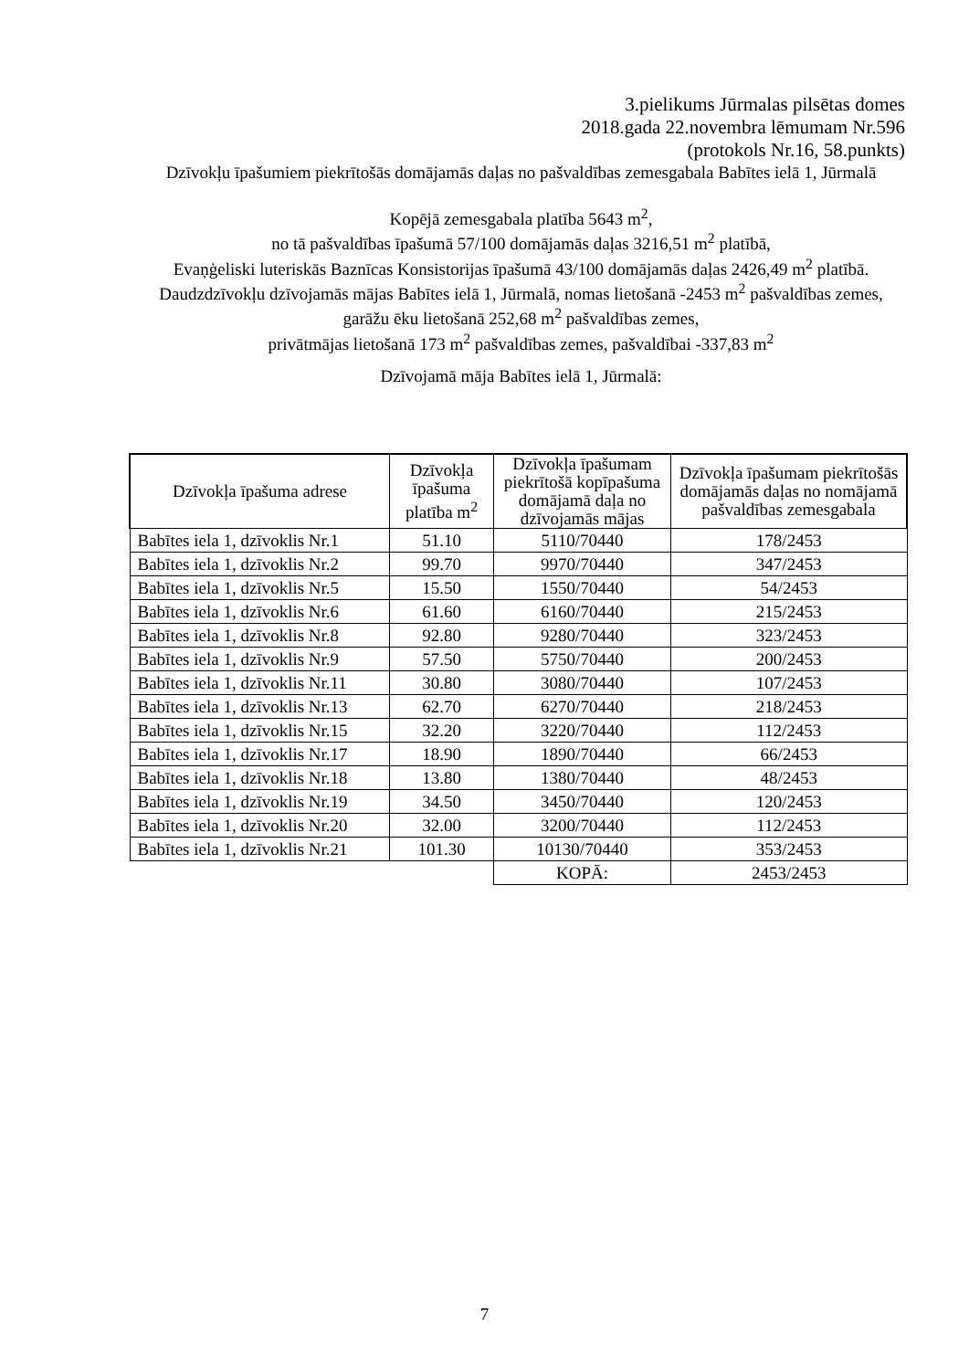3.pielikums Jūrmalas pilsētas domes
2018.gada 22.novembra lēmumam Nr.596
(protokols Nr.16, 58.punkts)
Dzīvokļu īpašumiem piekrītošās domājamās daļas no pašvaldības zemesgabala Babītes ielā 1, Jūrmalā
Kopējā zemesgabala platība 5643 m<sup>2</sup>,
no tā pašvaldības īpašumā 57/100 domājamās daļas 3216,51 m<sup>2</sup> platībā,
Evaņģeliski luteriskās Baznīcas Konsistorijas īpašumā 43/100 domājamās daļas 2426,49 m<sup>2</sup> platībā.
Daudzdzīvokļu dzīvojamās mājas Babītes ielā 1, Jūrmalā, nomas lietošanā -2453 m<sup>2</sup> pašvaldības zemes,
garāžu ēku lietošanā 252,68 m<sup>2</sup> pašvaldības zemes,
privātmājas lietošanā 173 m<sup>2</sup> pašvaldības zemes, pašvaldībai -337,83 m<sup>2</sup>
Dzīvojamā māja Babītes ielā 1, Jūrmalā:
| Dzīvokļa īpašuma adrese | Dzīvokļa īpašuma platība m<sup>2</sup> | Dzīvokļa īpašumam piekrītošā kopīpašuma domājamā daļa no dzīvojamās mājas | Dzīvokļa īpašumam piekrītošās domājamās daļas no nomājamā pašvaldības zemesgabala |
| --- | --- | --- | --- |
| Babītes iela 1, dzīvoklis Nr.1 | 51.10 | 5110/70440 | 178/2453 |
| Babītes iela 1, dzīvoklis Nr.2 | 99.70 | 9970/70440 | 347/2453 |
| Babītes iela 1, dzīvoklis Nr.5 | 15.50 | 1550/70440 | 54/2453 |
| Babītes iela 1, dzīvoklis Nr.6 | 61.60 | 6160/70440 | 215/2453 |
| Babītes iela 1, dzīvoklis Nr.8 | 92.80 | 9280/70440 | 323/2453 |
| Babītes iela 1, dzīvoklis Nr.9 | 57.50 | 5750/70440 | 200/2453 |
| Babītes iela 1, dzīvoklis Nr.11 | 30.80 | 3080/70440 | 107/2453 |
| Babītes iela 1, dzīvoklis Nr.13 | 62.70 | 6270/70440 | 218/2453 |
| Babītes iela 1, dzīvoklis Nr.15 | 32.20 | 3220/70440 | 112/2453 |
| Babītes iela 1, dzīvoklis Nr.17 | 18.90 | 1890/70440 | 66/2453 |
| Babītes iela 1, dzīvoklis Nr.18 | 13.80 | 1380/70440 | 48/2453 |
| Babītes iela 1, dzīvoklis Nr.19 | 34.50 | 3450/70440 | 120/2453 |
| Babītes iela 1, dzīvoklis Nr.20 | 32.00 | 3200/70440 | 112/2453 |
| Babītes iela 1, dzīvoklis Nr.21 | 101.30 | 10130/70440 | 353/2453 |
| | | KOPĀ: | 2453/2453 |
7